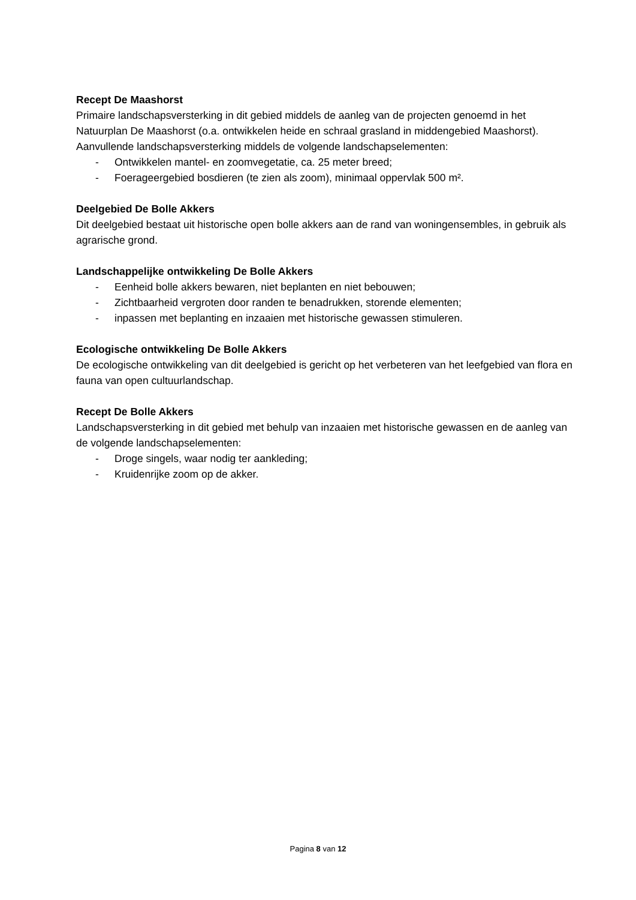Recept De Maashorst
Primaire landschapsversterking in dit gebied middels de aanleg van de projecten genoemd in het Natuurplan De Maashorst (o.a. ontwikkelen heide en schraal grasland in middengebied Maashorst). Aanvullende landschapsversterking middels de volgende landschapselementen:
- Ontwikkelen mantel- en zoomvegetatie, ca. 25 meter breed;
- Foerageergebied bosdieren (te zien als zoom), minimaal oppervlak 500 m².
Deelgebied De Bolle Akkers
Dit deelgebied bestaat uit historische open bolle akkers aan de rand van woningensembles, in gebruik als agrarische grond.
Landschappelijke ontwikkeling De Bolle Akkers
- Eenheid bolle akkers bewaren, niet beplanten en niet bebouwen;
- Zichtbaarheid vergroten door randen te benadrukken, storende elementen;
- inpassen met beplanting en inzaaien met historische gewassen stimuleren.
Ecologische ontwikkeling De Bolle Akkers
De ecologische ontwikkeling van dit deelgebied is gericht op het verbeteren van het leefgebied van flora en fauna van open cultuurlandschap.
Recept De Bolle Akkers
Landschapsversterking in dit gebied met behulp van inzaaien met historische gewassen en de aanleg van de volgende landschapselementen:
- Droge singels, waar nodig ter aankleding;
- Kruidenrijke zoom op de akker.
Pagina 8 van 12